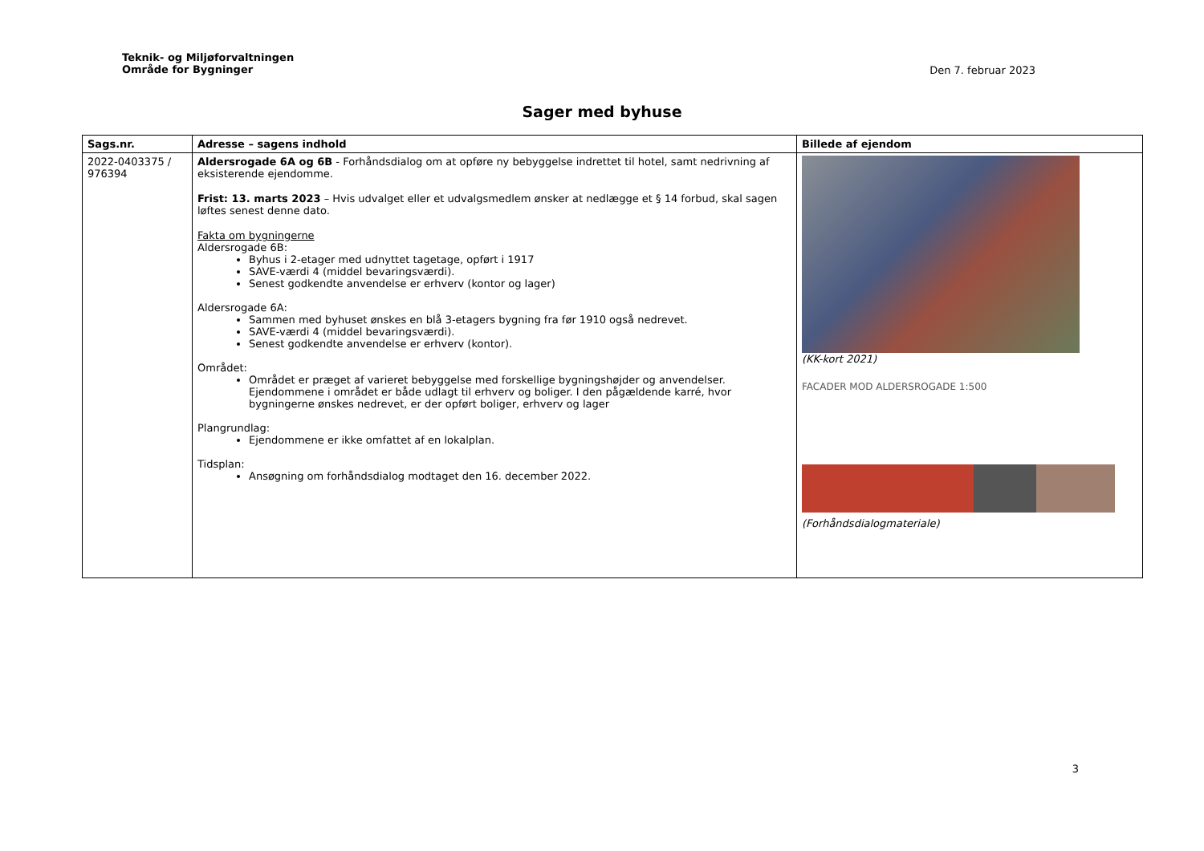Teknik- og Miljøforvaltningen
Område for Bygninger
Den 7. februar 2023
Sager med byhuse
| Sags.nr. | Adresse – sagens indhold | Billede af ejendom |
| --- | --- | --- |
| 2022-0403375 / 976394 | Aldersrogade 6A og 6B - Forhåndsdialog om at opføre ny bebyggelse indrettet til hotel, samt nedrivning af eksisterende ejendomme. Frist: 13. marts 2023 – Hvis udvalget eller et udvalgsmedlem ønsker at nedlægge et § 14 forbud, skal sagen løftes senest denne dato. Fakta om bygningerne Aldersrogade 6B: Byhus i 2-etager med udnyttet tagetage, opført i 1917 SAVE-værdi 4 (middel bevaringsværdi). Senest godkendte anvendelse er erhverv (kontor og lager) Aldersrogade 6A: Sammen med byhuset ønskes en blå 3-etagers bygning fra før 1910 også nedrevet. SAVE-værdi 4 (middel bevaringsværdi). Senest godkendte anvendelse er erhverv (kontor). Området: Området er præget af varieret bebyggelse med forskellige bygningshøjder og anvendelser. Ejendommene i området er både udlagt til erhverv og boliger. I den pågældende karré, hvor bygningerne ønskes nedrevet, er der opført boliger, erhverv og lager Plangrundlag: Ejendommene er ikke omfattet af en lokalplan. Tidsplan: Ansøgning om forhåndsdialog modtaget den 16. december 2022. | (KK-kort 2021) FACADER MOD ALDERSROGADE 1:500 (Forhåndsdialogmateriale) |
3